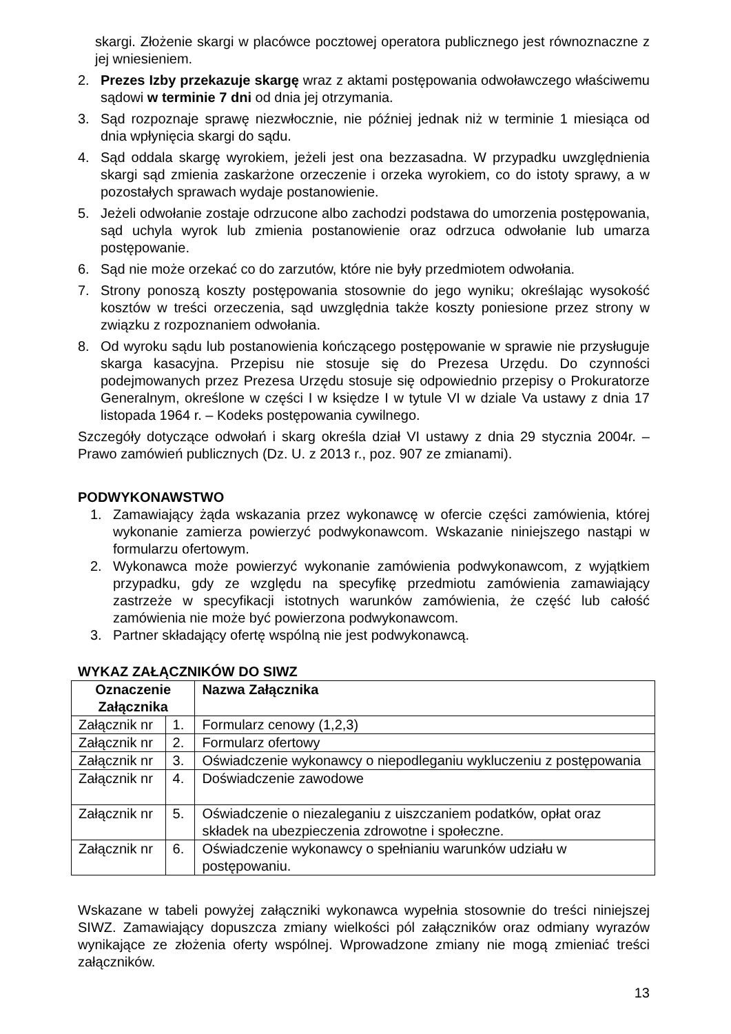skargi. Złożenie skargi w placówce pocztowej operatora publicznego jest równoznaczne z jej wniesieniem.
2. Prezes Izby przekazuje skargę wraz z aktami postępowania odwoławczego właściwemu sądowi w terminie 7 dni od dnia jej otrzymania.
3. Sąd rozpoznaje sprawę niezwłocznie, nie później jednak niż w terminie 1 miesiąca od dnia wpłynięcia skargi do sądu.
4. Sąd oddala skargę wyrokiem, jeżeli jest ona bezzasadna. W przypadku uwzględnienia skargi sąd zmienia zaskarżone orzeczenie i orzeka wyrokiem, co do istoty sprawy, a w pozostałych sprawach wydaje postanowienie.
5. Jeżeli odwołanie zostaje odrzucone albo zachodzi podstawa do umorzenia postępowania, sąd uchyla wyrok lub zmienia postanowienie oraz odrzuca odwołanie lub umarza postępowanie.
6. Sąd nie może orzekać co do zarzutów, które nie były przedmiotem odwołania.
7. Strony ponoszą koszty postępowania stosownie do jego wyniku; określając wysokość kosztów w treści orzeczenia, sąd uwzględnia także koszty poniesione przez strony w związku z rozpoznaniem odwołania.
8. Od wyroku sądu lub postanowienia kończącego postępowanie w sprawie nie przysługuje skarga kasacyjna. Przepisu nie stosuje się do Prezesa Urzędu. Do czynności podejmowanych przez Prezesa Urzędu stosuje się odpowiednio przepisy o Prokuratorze Generalnym, określone w części I w księdze I w tytule VI w dziale Va ustawy z dnia 17 listopada 1964 r. – Kodeks postępowania cywilnego.
Szczegóły dotyczące odwołań i skarg określa dział VI ustawy z dnia 29 stycznia 2004r. – Prawo zamówień publicznych (Dz. U. z 2013 r., poz. 907 ze zmianami).
PODWYKONAWSTWO
1. Zamawiający żąda wskazania przez wykonawcę w ofercie części zamówienia, której wykonanie zamierza powierzyć podwykonawcom. Wskazanie niniejszego nastąpi w formularzu ofertowym.
2. Wykonawca może powierzyć wykonanie zamówienia podwykonawcom, z wyjątkiem przypadku, gdy ze względu na specyfikę przedmiotu zamówienia zamawiający zastrzeże w specyfikacji istotnych warunków zamówienia, że część lub całość zamówienia nie może być powierzona podwykonawcom.
3. Partner składający ofertę wspólną nie jest podwykonawcą.
WYKAZ ZAŁĄCZNIKÓW DO SIWZ
| Oznaczenie Załącznika | | Nazwa Załącznika |
| --- | --- | --- |
| Załącznik nr | 1. | Formularz cenowy (1,2,3) |
| Załącznik nr | 2. | Formularz ofertowy |
| Załącznik nr | 3. | Oświadczenie wykonawcy o niepodleganiu wykluczeniu z postępowania |
| Załącznik nr | 4. | Doświadczenie zawodowe |
| Załącznik nr | 5. | Oświadczenie o niezaleganiu z uiszczaniem podatków, opłat oraz składek na ubezpieczenia zdrowotne i społeczne. |
| Załącznik nr | 6. | Oświadczenie wykonawcy o spełnianiu warunków udziału w postępowaniu. |
Wskazane w tabeli powyżej załączniki wykonawca wypełnia stosownie do treści niniejszej SIWZ. Zamawiający dopuszcza zmiany wielkości pól załączników oraz odmiany wyrazów wynikające ze złożenia oferty wspólnej. Wprowadzone zmiany nie mogą zmieniać treści załączników.
13